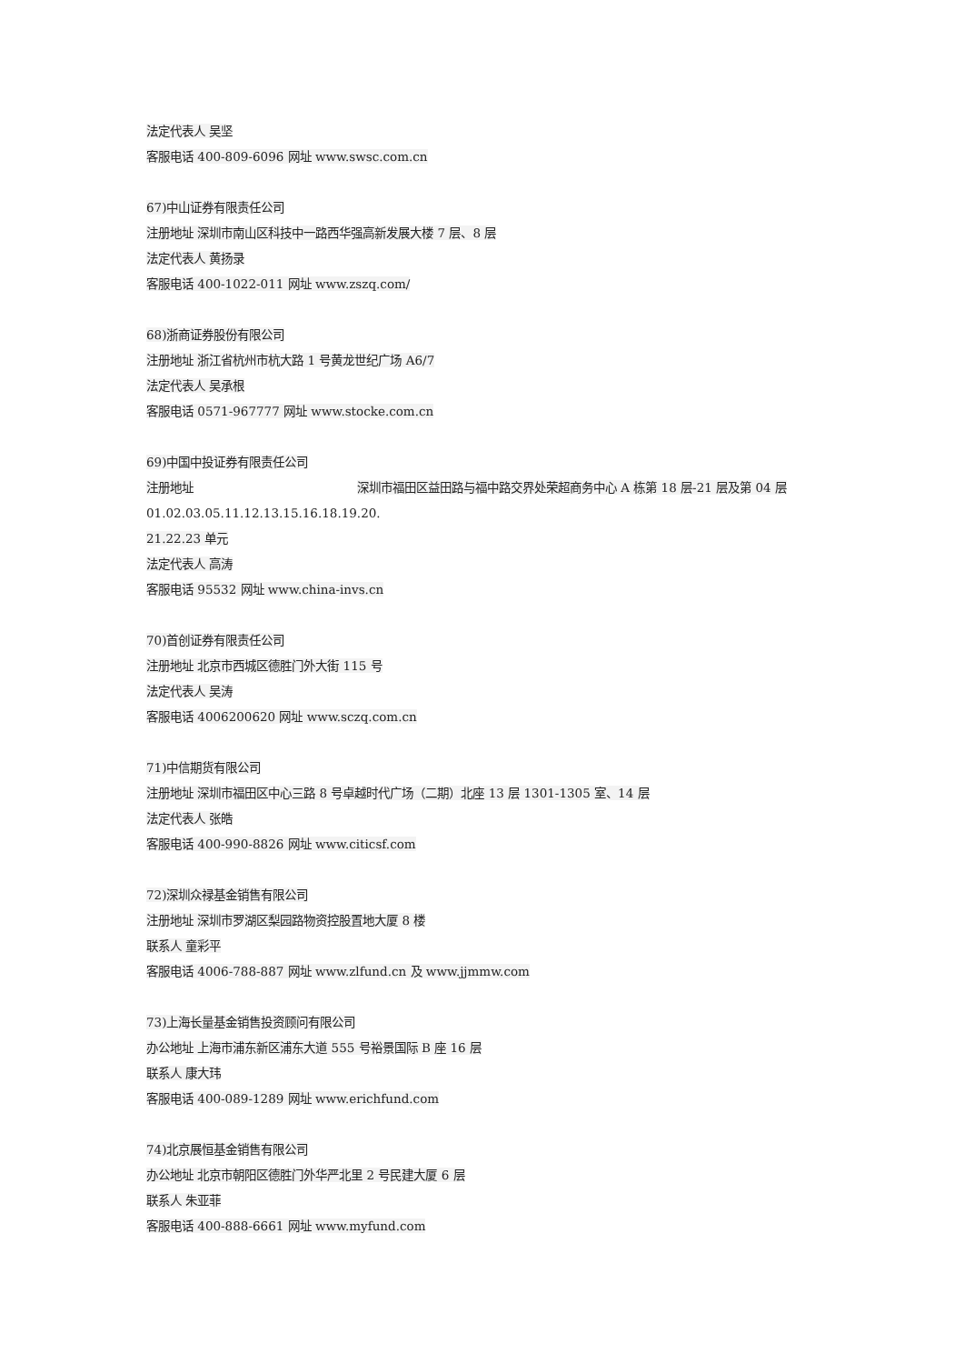法定代表人 吴坚
客服电话 400-809-6096 网址 www.swsc.com.cn
67)中山证券有限责任公司
注册地址 深圳市南山区科技中一路西华强高新发展大楼 7 层、8 层
法定代表人 黄扬录
客服电话 400-1022-011 网址 www.zszq.com/
68)浙商证券股份有限公司
注册地址 浙江省杭州市杭大路 1 号黄龙世纪广场 A6/7
法定代表人 吴承根
客服电话 0571-967777 网址 www.stocke.com.cn
69)中国中投证券有限责任公司
注册地址 深圳市福田区益田路与福中路交界处荣超商务中心 A 栋第 18 层-21 层及第 04 层
01.02.03.05.11.12.13.15.16.18.19.20.
21.22.23 单元
法定代表人 高涛
客服电话 95532 网址 www.china-invs.cn
70)首创证券有限责任公司
注册地址 北京市西城区德胜门外大街 115 号
法定代表人 吴涛
客服电话 4006200620 网址 www.sczq.com.cn
71)中信期货有限公司
注册地址 深圳市福田区中心三路 8 号卓越时代广场（二期）北座 13 层 1301-1305 室、14 层
法定代表人 张皓
客服电话 400-990-8826 网址 www.citicsf.com
72)深圳众禄基金销售有限公司
注册地址 深圳市罗湖区梨园路物资控股置地大厦 8 楼
联系人 童彩平
客服电话 4006-788-887 网址 www.zlfund.cn 及 www.jjmmw.com
73)上海长量基金销售投资顾问有限公司
办公地址 上海市浦东新区浦东大道 555 号裕景国际 B 座 16 层
联系人 康大玮
客服电话 400-089-1289 网址 www.erichfund.com
74)北京展恒基金销售有限公司
办公地址 北京市朝阳区德胜门外华严北里 2 号民建大厦 6 层
联系人 朱亚菲
客服电话 400-888-6661 网址 www.myfund.com